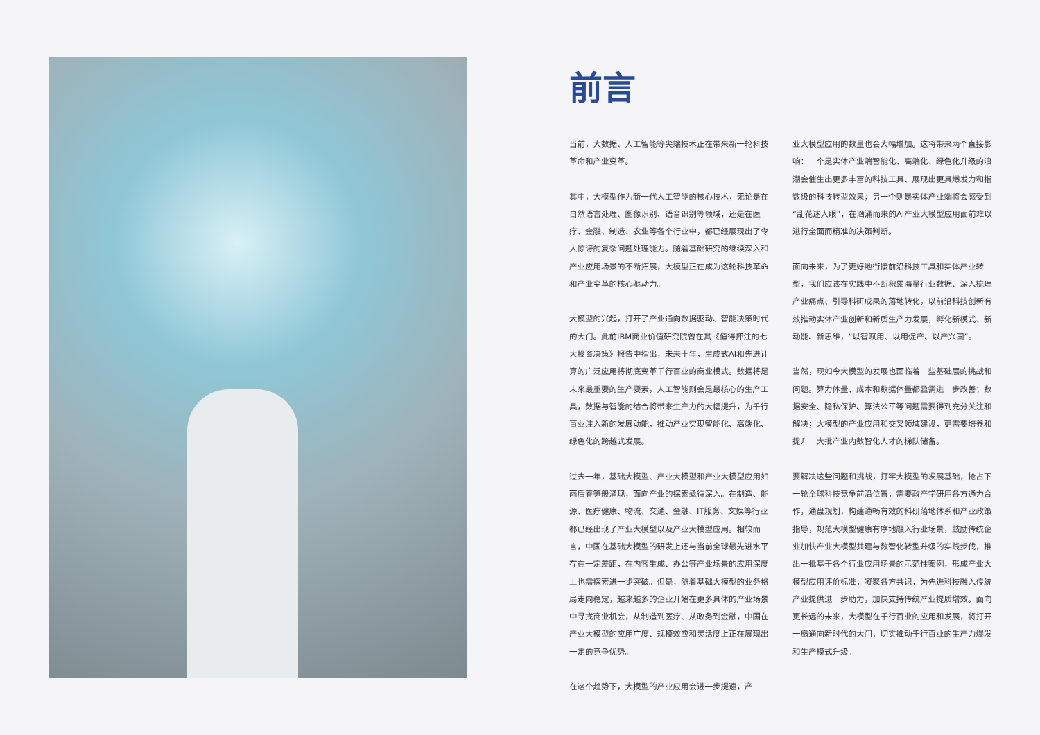前言
当前，大数据、人工智能等尖端技术正在带来新一轮科技革命和产业变革。
其中，大模型作为新一代人工智能的核心技术，无论是在自然语言处理、图像识别、语音识别等领域，还是在医疗、金融、制造、农业等各个行业中，都已经展现出了令人惊讶的复杂问题处理能力。随着基础研究的继续深入和产业应用场景的不断拓展，大模型正在成为这轮科技革命和产业变革的核心驱动力。
大模型的兴起，打开了产业通向数据驱动、智能决策时代的大门。此前IBM商业价值研究院曾在其《值得押注的七大投资决策》报告中指出，未来十年，生成式AI和先进计算的广泛应用将彻底变革千行百业的商业模式。数据将是未来最重要的生产要素，人工智能则会是最核心的生产工具，数据与智能的结合将带来生产力的大幅提升，为千行百业注入新的发展动能，推动产业实现智能化、高端化、绿色化的跨越式发展。
过去一年，基础大模型、产业大模型和产业大模型应用如雨后春笋般涌现，面向产业的探索亟待深入。在制造、能源、医疗健康、物流、交通、金融、IT服务、文娱等行业都已经出现了产业大模型以及产业大模型应用。相较而言，中国在基础大模型的研发上还与当前全球最先进水平存在一定差距，在内容生成、办公等产业场景的应用深度上也需探索进一步突破。但是，随着基础大模型的业务格局走向稳定，越来越多的企业开始在更多具体的产业场景中寻找商业机会，从制造到医疗、从政务到金融，中国在产业大模型的应用广度、规模效应和灵活度上正在展现出一定的竞争优势。
在这个趋势下，大模型的产业应用会进一步提速，产
业大模型应用的数量也会大幅增加。这将带来两个直接影响：一个是实体产业端智能化、高端化、绿色化升级的浪潮会催生出更多丰富的科技工具、展现出更具爆发力和指数级的科技转型效果；另一个则是实体产业端将会感受到“乱花迷人眼”，在汹涌而来的AI产业大模型应用面前难以进行全面而精准的决策判断。
面向未来，为了更好地衔接前沿科技工具和实体产业转型，我们应该在实践中不断积累海量行业数据、深入梳理产业痛点、引导科研成果的落地转化，以前沿科技创新有效推动实体产业创新和新质生产力发展，孵化新模式、新动能、新思维，“以智赋用、以用促产、以产兴国”。
当然，现如今大模型的发展也面临着一些基础层的挑战和问题。算力体量、成本和数据体量都亟需进一步改善；数据安全、隐私保护、算法公平等问题需要得到充分关注和解决；大模型的产业应用和交叉领域建设，更需要培养和提升一大批产业内数智化人才的梯队储备。
要解决这些问题和挑战，打牢大模型的发展基础，抢占下一轮全球科技竞争前沿位置，需要政产学研用各方通力合作，通盘规划，构建通畅有效的科研落地体系和产业政策指导，规范大模型健康有序地融入行业场景，鼓励传统企业加快产业大模型共建与数智化转型升级的实践步伐，推出一批基于各个行业应用场景的示范性案例，形成产业大模型应用评价标准，凝聚各方共识，为先进科技融入传统产业提供进一步助力，加快支持传统产业提质增效。面向更长远的未来，大模型在千行百业的应用和发展，将打开一扇通向新时代的大门，切实推动千行百业的生产力爆发和生产模式升级。